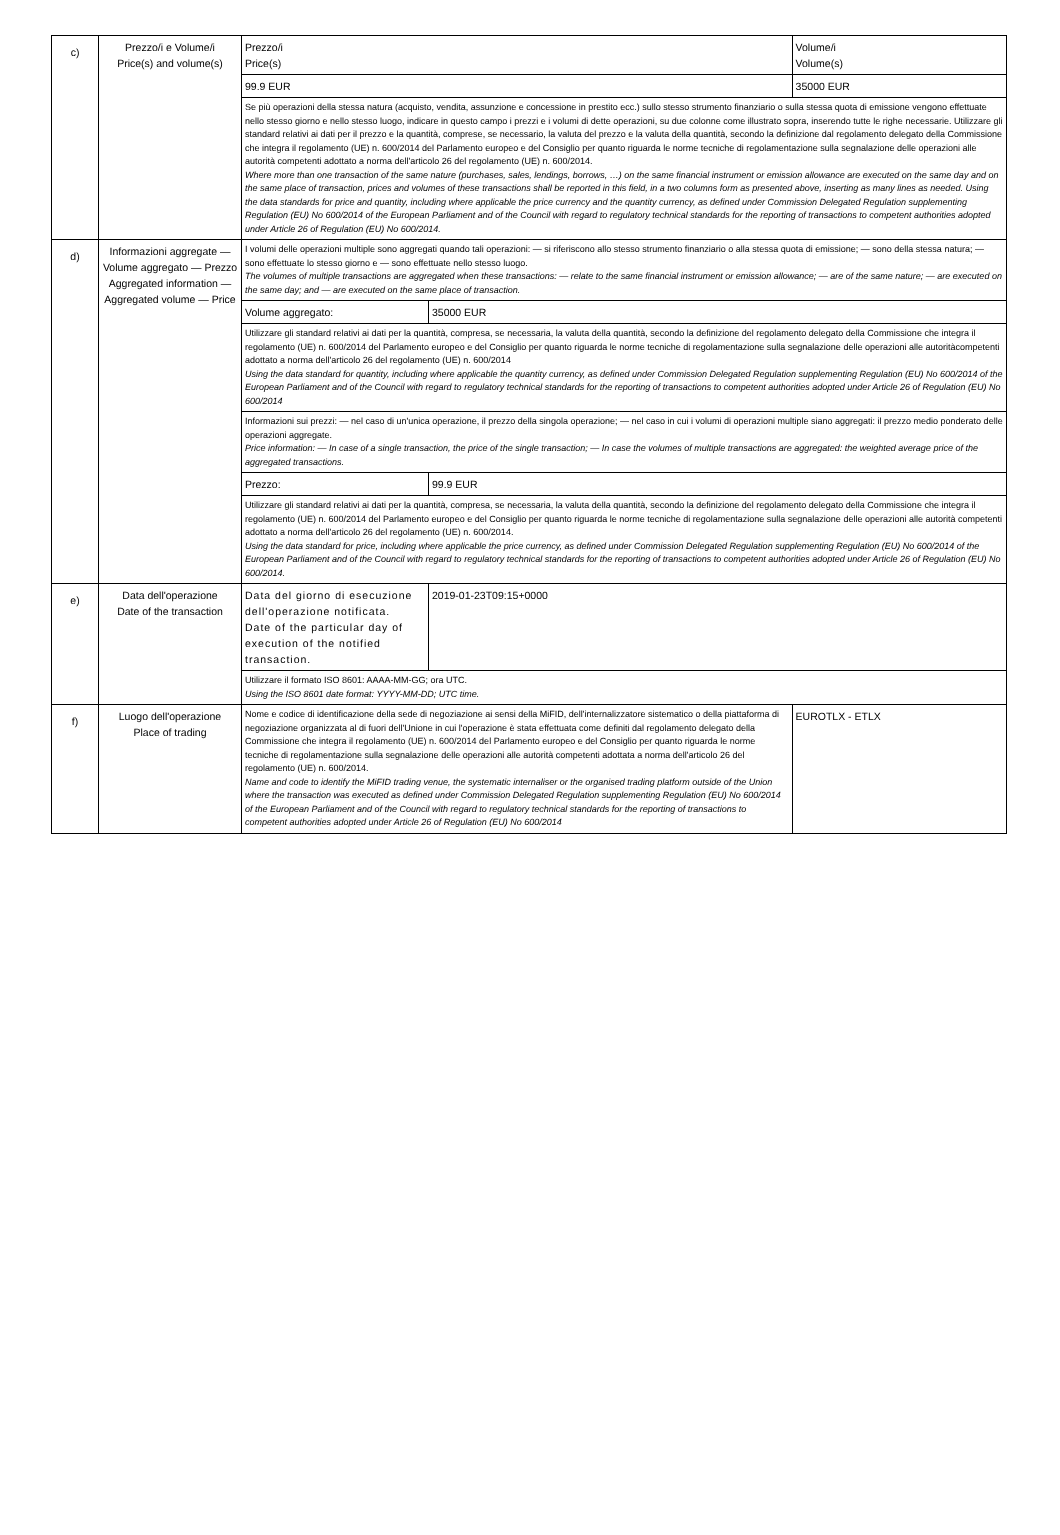| c) | Prezzo/i e Volume/i Price(s) and volume(s) | Prezzo/i Price(s) | | Volume/i Volume(s) |
| | | 99.9 EUR | | 35000 EUR |
| | | Se più operazioni della stessa natura (acquisto, vendita, assunzione e concessione in prestito ecc.) sullo stesso strumento finanziario o sulla stessa quota di emissione vengono effettuate nello stesso giorno e nello stesso luogo, indicare in questo campo i prezzi e i volumi di dette operazioni, su due colonne come illustrato sopra, inserendo tutte le righe necessarie. Utilizzare gli standard relativi ai dati per il prezzo e la quantità, comprese, se necessario, la valuta del prezzo e la valuta della quantità, secondo la definizione dal regolamento delegato della Commissione che integra il regolamento (UE) n. 600/2014 del Parlamento europeo e del Consiglio per quanto riguarda le norme tecniche di regolamentazione sulla segnalazione delle operazioni alle autorità competenti adottato a norma dell'articolo 26 del regolamento (UE) n. 600/2014. Where more than one transaction of the same nature (purchases, sales, lendings, borrows, …) on the same financial instrument or emission allowance are executed on the same day and on the same place of transaction, prices and volumes of these transactions shall be reported in this field, in a two columns form as presented above, inserting as many lines as needed. Using the data standards for price and quantity, including where applicable the price currency and the quantity currency, as defined under Commission Delegated Regulation supplementing Regulation (EU) No 600/2014 of the European Parliament and of the Council with regard to regulatory technical standards for the reporting of transactions to competent authorities adopted under Article 26 of Regulation (EU) No 600/2014. | | |
| d) | Informazioni aggregate — Volume aggregato — Prezzo Aggregated information — Aggregated volume — Price | I volumi delle operazioni multiple sono aggregati quando tali operazioni: — si riferiscono allo stesso strumento finanziario o alla stessa quota di emissione; — sono della stessa natura; — sono effettuate lo stesso giorno e — sono effettuate nello stesso luogo. The volumes of multiple transactions are aggregated when these transactions: — relate to the same financial instrument or emission allowance; — are of the same nature; — are executed on the same day; and — are executed on the same place of transaction. | | |
| | | Volume aggregato: | 35000 EUR | |
| | | Utilizzare gli standard relativi ai dati per la quantità, compresa, se necessaria, la valuta della quantità, secondo la definizione del regolamento delegato della Commissione che integra il regolamento (UE) n. 600/2014 del Parlamento europeo e del Consiglio per quanto riguarda le norme tecniche di regolamentazione sulla segnalazione delle operazioni alle autoritàcompetenti adottato a norma dell'articolo 26 del regolamento (UE) n. 600/2014 Using the data standard for quantity, including where applicable the quantity currency, as defined under Commission Delegated Regulation supplementing Regulation (EU) No 600/2014 of the European Parliament and of the Council with regard to regulatory technical standards for the reporting of transactions to competent authorities adopted under Article 26 of Regulation (EU) No 600/2014 | | |
| | | Informazioni sui prezzi: — nel caso di un'unica operazione, il prezzo della singola operazione; — nel caso in cui i volumi di operazioni multiple siano aggregati: il prezzo medio ponderato delle operazioni aggregate. Price information: — In case of a single transaction, the price of the single transaction; — In case the volumes of multiple transactions are aggregated: the weighted average price of the aggregated transactions. | | |
| | | Prezzo: | 99.9 EUR | |
| | | Utilizzare gli standard relativi ai dati per la quantità, compresa, se necessaria, la valuta della quantità, secondo la definizione del regolamento delegato della Commissione che integra il regolamento (UE) n. 600/2014 del Parlamento europeo e del Consiglio per quanto riguarda le norme tecniche di regolamentazione sulla segnalazione delle operazioni alle autorità competenti adottato a norma dell'articolo 26 del regolamento (UE) n. 600/2014. Using the data standard for price, including where applicable the price currency, as defined under Commission Delegated Regulation supplementing Regulation (EU) No 600/2014 of the European Parliament and of the Council with regard to regulatory technical standards for the reporting of transactions to competent authorities adopted under Article 26 of Regulation (EU) No 600/2014. | | |
| e) | Data dell'operazione Date of the transaction | Data del giorno di esecuzione dell'operazione notificata. Date of the particular day of execution of the notified transaction. | 2019-01-23T09:15+0000 | |
| | | Utilizzare il formato ISO 8601: AAAA-MM-GG; ora UTC. Using the ISO 8601 date format: YYYY-MM-DD; UTC time. | | |
| f) | Luogo dell'operazione Place of trading | Nome e codice di identificazione della sede di negoziazione ai sensi della MiFID, dell'internalizzatore sistematico o della piattaforma di negoziazione organizzata al di fuori dell'Unione in cui l'operazione è stata effettuata come definiti dal regolamento delegato della Commissione che integra il regolamento (UE) n. 600/2014 del Parlamento europeo e del Consiglio per quanto riguarda le norme tecniche di regolamentazione sulla segnalazione delle operazioni alle autorità competenti adottata a norma dell'articolo 26 del regolamento (UE) n. 600/2014. Name and code to identify the MiFID trading venue, the systematic internaliser or the organised trading platform outside of the Union where the transaction was executed as defined under Commission Delegated Regulation supplementing Regulation (EU) No 600/2014 of the European Parliament and of the Council with regard to regulatory technical standards for the reporting of transactions to competent authorities adopted under Article 26 of Regulation (EU) No 600/2014 | | EUROTLX - ETLX |